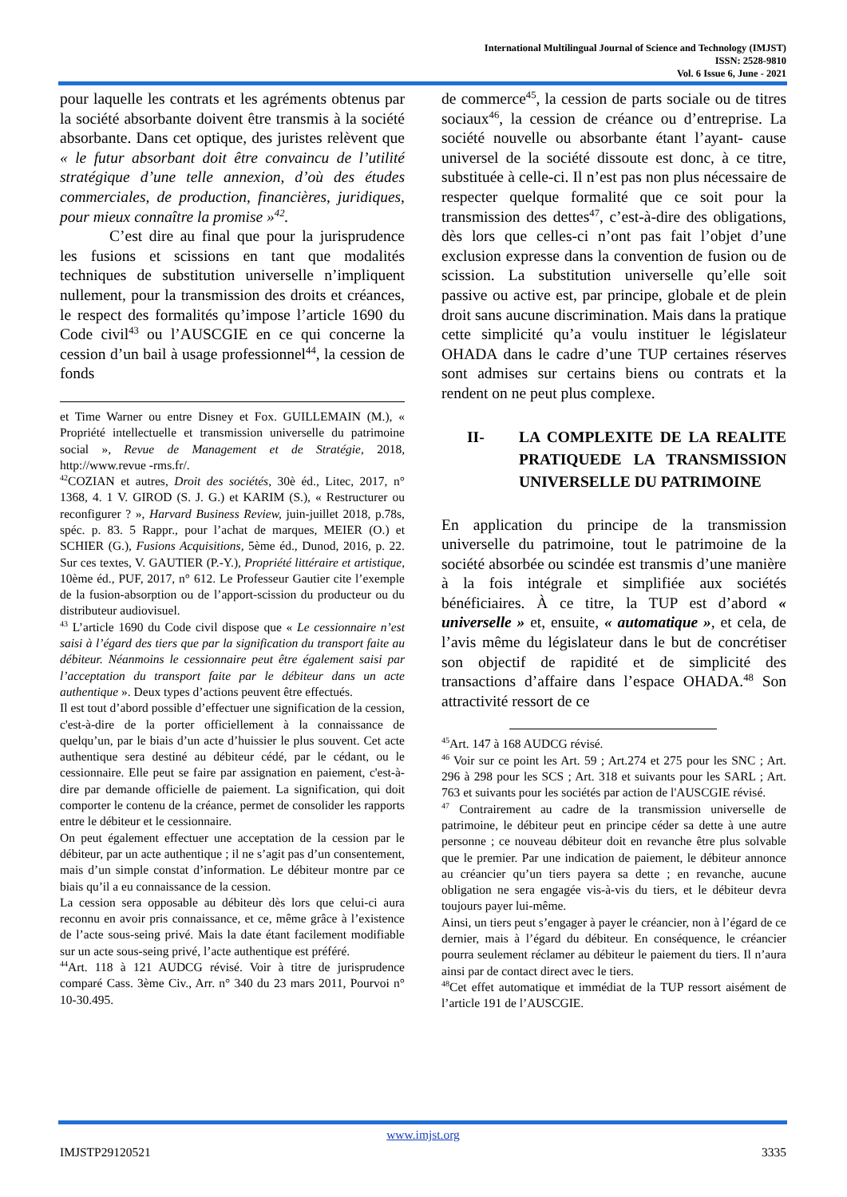International Multilingual Journal of Science and Technology (IMJST)
ISSN: 2528-9810
Vol. 6 Issue 6, June - 2021
pour laquelle les contrats et les agréments obtenus par la société absorbante doivent être transmis à la société absorbante. Dans cet optique, des juristes relèvent que « le futur absorbant doit être convaincu de l’utilité stratégique d’une telle annexion, d’où des études commerciales, de production, financières, juridiques, pour mieux connaître la promise »<sup>42</sup>.
C’est dire au final que pour la jurisprudence les fusions et scissions en tant que modalités techniques de substitution universelle n’impliquent nullement, pour la transmission des droits et créances, le respect des formalités qu’impose l’article 1690 du Code civil<sup>43</sup> ou l’AUSCGIE en ce qui concerne la cession d’un bail à usage professionnel<sup>44</sup>, la cession de fonds
et Time Warner ou entre Disney et Fox. GUILLEMAIN (M.), « Propriété intellectuelle et transmission universelle du patrimoine social », Revue de Management et de Stratégie, 2018, http://www.revue -rms.fr/.
<sup>42</sup>COZIAN et autres, Droit des sociétés, 30è éd., Litec, 2017, n° 1368, 4. 1 V. GIROD (S. J. G.) et KARIM (S.), « Restructurer ou reconfigurer ? », Harvard Business Review, juin-juillet 2018, p.78s, spéc. p. 83. 5 Rappr., pour l’achat de marques, MEIER (O.) et SCHIER (G.), Fusions Acquisitions, 5ème éd., Dunod, 2016, p. 22. Sur ces textes, V. GAUTIER (P.-Y.), Propriété littéraire et artistique, 10ème éd., PUF, 2017, n° 612. Le Professeur Gautier cite l’exemple de la fusion-absorption ou de l’apport-scission du producteur ou du distributeur audiovisuel.
<sup>43</sup> L’article 1690 du Code civil dispose que « Le cessionnaire n’est saisi à l’égard des tiers que par la signification du transport faite au débiteur. Néanmoins le cessionnaire peut être également saisi par l’acceptation du transport faite par le débiteur dans un acte authentique ». Deux types d’actions peuvent être effectués.
Il est tout d’abord possible d’effectuer une signification de la cession, c'est-à-dire de la porter officiellement à la connaissance de quelqu’un, par le biais d’un acte d’huissier le plus souvent. Cet acte authentique sera destiné au débiteur cédé, par le cédant, ou le cessionnaire. Elle peut se faire par assignation en paiement, c'est-à-dire par demande officielle de paiement. La signification, qui doit comporter le contenu de la créance, permet de consolider les rapports entre le débiteur et le cessionnaire.
On peut également effectuer une acceptation de la cession par le débiteur, par un acte authentique ; il ne s’agit pas d’un consentement, mais d’un simple constat d’information. Le débiteur montre par ce biais qu’il a eu connaissance de la cession.
La cession sera opposable au débiteur dès lors que celui-ci aura reconnu en avoir pris connaissance, et ce, même grâce à l’existence de l’acte sous-seing privé. Mais la date étant facilement modifiable sur un acte sous-seing privé, l’acte authentique est préféré.
<sup>44</sup> Art. 118 à 121 AUDCG révisé. Voir à titre de jurisprudence comparé Cass. 3ème Civ., Arr. n° 340 du 23 mars 2011, Pourvoi n° 10-30.495.
de commerce<sup>45</sup>, la cession de parts sociale ou de titres sociaux<sup>46</sup>, la cession de créance ou d’entreprise. La société nouvelle ou absorbante étant l’ayant- cause universel de la société dissoute est donc, à ce titre, substituée à celle-ci. Il n’est pas non plus nécessaire de respecter quelque formalité que ce soit pour la transmission des dettes<sup>47</sup>, c’est-à-dire des obligations, dès lors que celles-ci n’ont pas fait l’objet d’une exclusion expresse dans la convention de fusion ou de scission. La substitution universelle qu’elle soit passive ou active est, par principe, globale et de plein droit sans aucune discrimination. Mais dans la pratique cette simplicité qu’a voulu instituer le législateur OHADA dans le cadre d’une TUP certaines réserves sont admises sur certains biens ou contrats et la rendent on ne peut plus complexe.
II- LA COMPLEXITE DE LA REALITE PRATIQUEDE LA TRANSMISSION UNIVERSELLE DU PATRIMOINE
En application du principe de la transmission universelle du patrimoine, tout le patrimoine de la société absorbée ou scindée est transmis d’une manière à la fois intégrale et simplifiée aux sociétés bénéficiaires. À ce titre, la TUP est d’abord « universelle » et, ensuite, « automatique », et cela, de l’avis même du législateur dans le but de concrétiser son objectif de rapidité et de simplicité des transactions d’affaire dans l’espace OHADA.<sup>48</sup> Son attractivité ressort de ce
<sup>45</sup> Art. 147 à 168 AUDCG révisé.
<sup>46</sup> Voir sur ce point les Art. 59 ; Art.274 et 275 pour les SNC ; Art. 296 à 298 pour les SCS ; Art. 318 et suivants pour les SARL ; Art. 763 et suivants pour les sociétés par action de l'AUSCGIE révisé.
<sup>47</sup> Contrairement au cadre de la transmission universelle de patrimoine, le débiteur peut en principe céder sa dette à une autre personne ; ce nouveau débiteur doit en revanche être plus solvable que le premier. Par une indication de paiement, le débiteur annonce au créancier qu’un tiers payera sa dette ; en revanche, aucune obligation ne sera engagée vis-à-vis du tiers, et le débiteur devra toujours payer lui-même.
Ainsi, un tiers peut s’engager à payer le créancier, non à l’égard de ce dernier, mais à l’égard du débiteur. En conséquence, le créancier pourra seulement réclamer au débiteur le paiement du tiers. Il n’aura ainsi par de contact direct avec le tiers.
<sup>48</sup> Cet effet automatique et immédiat de la TUP ressort aisément de l’article 191 de l’AUSCGIE.
www.imjst.org
IMJSTP29120521 3335